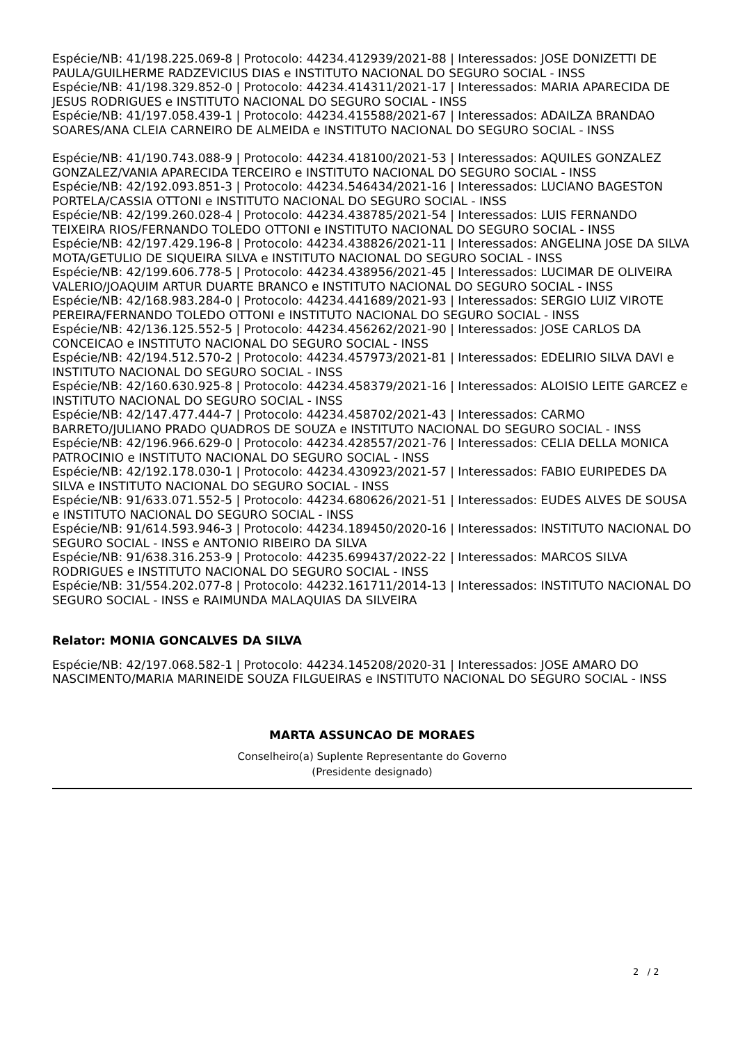Espécie/NB: 41/198.225.069-8 | Protocolo: 44234.412939/2021-88 | Interessados: JOSE DONIZETTI DE PAULA/GUILHERME RADZEVICIUS DIAS e INSTITUTO NACIONAL DO SEGURO SOCIAL - INSS
Espécie/NB: 41/198.329.852-0 | Protocolo: 44234.414311/2021-17 | Interessados: MARIA APARECIDA DE JESUS RODRIGUES e INSTITUTO NACIONAL DO SEGURO SOCIAL - INSS
Espécie/NB: 41/197.058.439-1 | Protocolo: 44234.415588/2021-67 | Interessados: ADAILZA BRANDAO SOARES/ANA CLEIA CARNEIRO DE ALMEIDA e INSTITUTO NACIONAL DO SEGURO SOCIAL - INSS
Espécie/NB: 41/190.743.088-9 | Protocolo: 44234.418100/2021-53 | Interessados: AQUILES GONZALEZ GONZALEZ/VANIA APARECIDA TERCEIRO e INSTITUTO NACIONAL DO SEGURO SOCIAL - INSS
Espécie/NB: 42/192.093.851-3 | Protocolo: 44234.546434/2021-16 | Interessados: LUCIANO BAGESTON PORTELA/CASSIA OTTONI e INSTITUTO NACIONAL DO SEGURO SOCIAL - INSS
Espécie/NB: 42/199.260.028-4 | Protocolo: 44234.438785/2021-54 | Interessados: LUIS FERNANDO TEIXEIRA RIOS/FERNANDO TOLEDO OTTONI e INSTITUTO NACIONAL DO SEGURO SOCIAL - INSS
Espécie/NB: 42/197.429.196-8 | Protocolo: 44234.438826/2021-11 | Interessados: ANGELINA JOSE DA SILVA MOTA/GETULIO DE SIQUEIRA SILVA e INSTITUTO NACIONAL DO SEGURO SOCIAL - INSS
Espécie/NB: 42/199.606.778-5 | Protocolo: 44234.438956/2021-45 | Interessados: LUCIMAR DE OLIVEIRA VALERIO/JOAQUIM ARTUR DUARTE BRANCO e INSTITUTO NACIONAL DO SEGURO SOCIAL - INSS
Espécie/NB: 42/168.983.284-0 | Protocolo: 44234.441689/2021-93 | Interessados: SERGIO LUIZ VIROTE PEREIRA/FERNANDO TOLEDO OTTONI e INSTITUTO NACIONAL DO SEGURO SOCIAL - INSS
Espécie/NB: 42/136.125.552-5 | Protocolo: 44234.456262/2021-90 | Interessados: JOSE CARLOS DA CONCEICAO e INSTITUTO NACIONAL DO SEGURO SOCIAL - INSS
Espécie/NB: 42/194.512.570-2 | Protocolo: 44234.457973/2021-81 | Interessados: EDELIRIO SILVA DAVI e INSTITUTO NACIONAL DO SEGURO SOCIAL - INSS
Espécie/NB: 42/160.630.925-8 | Protocolo: 44234.458379/2021-16 | Interessados: ALOISIO LEITE GARCEZ e INSTITUTO NACIONAL DO SEGURO SOCIAL - INSS
Espécie/NB: 42/147.477.444-7 | Protocolo: 44234.458702/2021-43 | Interessados: CARMO BARRETO/JULIANO PRADO QUADROS DE SOUZA e INSTITUTO NACIONAL DO SEGURO SOCIAL - INSS
Espécie/NB: 42/196.966.629-0 | Protocolo: 44234.428557/2021-76 | Interessados: CELIA DELLA MONICA PATROCINIO e INSTITUTO NACIONAL DO SEGURO SOCIAL - INSS
Espécie/NB: 42/192.178.030-1 | Protocolo: 44234.430923/2021-57 | Interessados: FABIO EURIPEDES DA SILVA e INSTITUTO NACIONAL DO SEGURO SOCIAL - INSS
Espécie/NB: 91/633.071.552-5 | Protocolo: 44234.680626/2021-51 | Interessados: EUDES ALVES DE SOUSA e INSTITUTO NACIONAL DO SEGURO SOCIAL - INSS
Espécie/NB: 91/614.593.946-3 | Protocolo: 44234.189450/2020-16 | Interessados: INSTITUTO NACIONAL DO SEGURO SOCIAL - INSS e ANTONIO RIBEIRO DA SILVA
Espécie/NB: 91/638.316.253-9 | Protocolo: 44235.699437/2022-22 | Interessados: MARCOS SILVA RODRIGUES e INSTITUTO NACIONAL DO SEGURO SOCIAL - INSS
Espécie/NB: 31/554.202.077-8 | Protocolo: 44232.161711/2014-13 | Interessados: INSTITUTO NACIONAL DO SEGURO SOCIAL - INSS e RAIMUNDA MALAQUIAS DA SILVEIRA
Relator: MONIA GONCALVES DA SILVA
Espécie/NB: 42/197.068.582-1 | Protocolo: 44234.145208/2020-31 | Interessados: JOSE AMARO DO NASCIMENTO/MARIA MARINEIDE SOUZA FILGUEIRAS e INSTITUTO NACIONAL DO SEGURO SOCIAL - INSS
MARTA ASSUNCAO DE MORAES
Conselheiro(a) Suplente Representante do Governo
(Presidente designado)
2 / 2